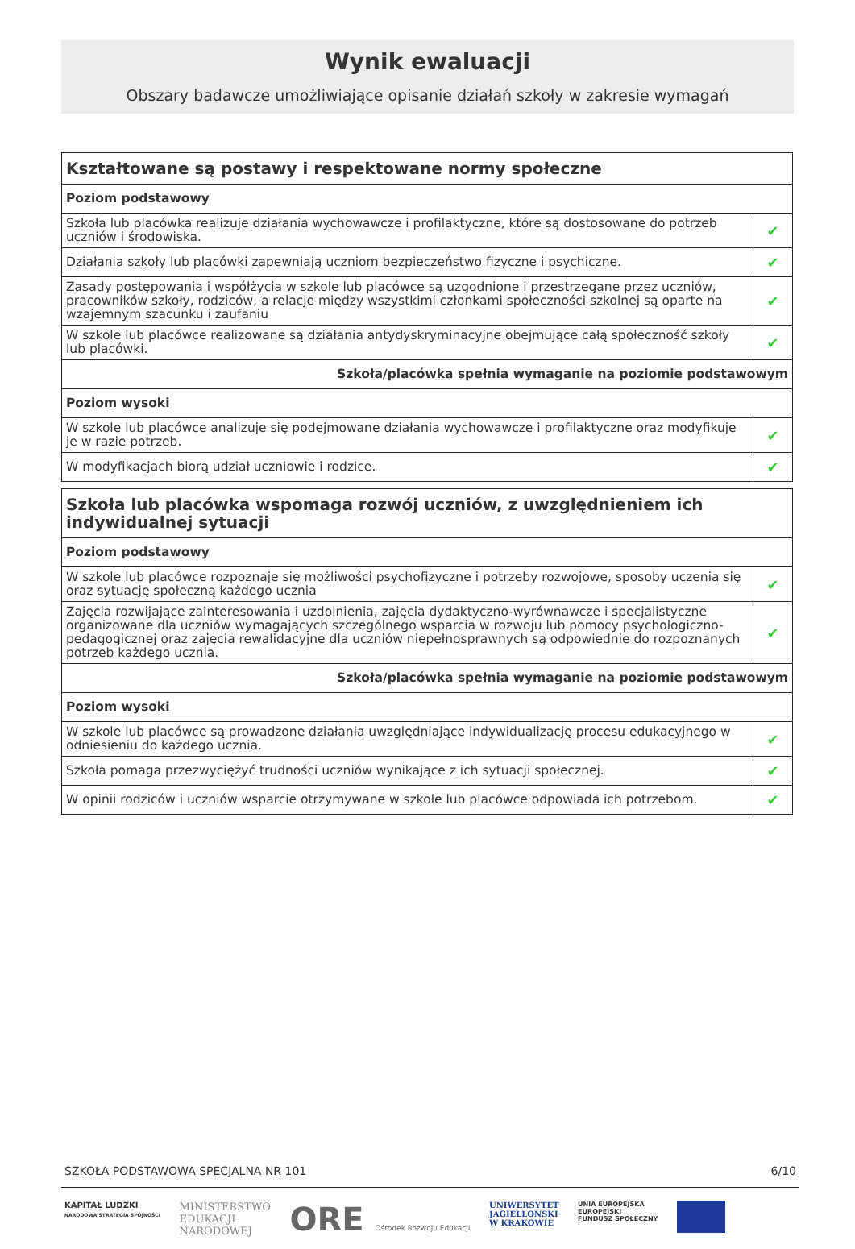Wynik ewaluacji
Obszary badawcze umożliwiające opisanie działań szkoły w zakresie wymagań
| Kształtowane są postawy i respektowane normy społeczne | |
| Poziom podstawowy | |
| Szkoła lub placówka realizuje działania wychowawcze i profilaktyczne, które są dostosowane do potrzeb uczniów i środowiska. | ✔ |
| Działania szkoły lub placówki zapewniają uczniom bezpieczeństwo fizyczne i psychiczne. | ✔ |
| Zasady postępowania i współżycia w szkole lub placówce są uzgodnione i przestrzegane przez uczniów, pracowników szkoły, rodziców, a relacje między wszystkimi członkami społeczności szkolnej są oparte na wzajemnym szacunku i zaufaniu | ✔ |
| W szkole lub placówce realizowane są działania antydyskryminacyjne obejmujące całą społeczność szkoły lub placówki. | ✔ |
| Szkoła/placówka spełnia wymaganie na poziomie podstawowym | |
| Poziom wysoki | |
| W szkole lub placówce analizuje się podejmowane działania wychowawcze i profilaktyczne oraz modyfikuje je w razie potrzeb. | ✔ |
| W modyfikacjach biorą udział uczniowie i rodzice. | ✔ |
| Szkoła lub placówka wspomaga rozwój uczniów, z uwzględnieniem ich indywidualnej sytuacji | |
| Poziom podstawowy | |
| W szkole lub placówce rozpoznaje się możliwości psychofizyczne i potrzeby rozwojowe, sposoby uczenia się oraz sytuację społeczną każdego ucznia | ✔ |
| Zajęcia rozwijające zainteresowania i uzdolnienia, zajęcia dydaktyczno-wyrównawcze i specjalistyczne organizowane dla uczniów wymagających szczególnego wsparcia w rozwoju lub pomocy psychologiczno-pedagogicznej oraz zajęcia rewalidacyjne dla uczniów niepełnosprawnych są odpowiednie do rozpoznanych potrzeb każdego ucznia. | ✔ |
| Szkoła/placówka spełnia wymaganie na poziomie podstawowym | |
| Poziom wysoki | |
| W szkole lub placówce są prowadzone działania uwzględniające indywidualizację procesu edukacyjnego w odniesieniu do każdego ucznia. | ✔ |
| Szkoła pomaga przezwyciężyć trudności uczniów wynikające z ich sytuacji społecznej. | ✔ |
| W opinii rodziców i uczniów wsparcie otrzymywane w szkole lub placówce odpowiada ich potrzebom. | ✔ |
SZKOŁA PODSTAWOWA SPECJALNA NR 101 6/10
KAPITAŁ LUDZKI
NARODOWA STRATEGIA SPÓJNOŚCI
MINISTERSTWO
EDUKACJI
NARODOWEJ
ORE Ośrodek Rozwoju Edukacji UNIWERSYTET
JAGIELLOŃSKI
W KRAKOWIE
UNIA EUROPEJSKA
EUROPEJSKI
FUNDUSZ SPOŁECZNY